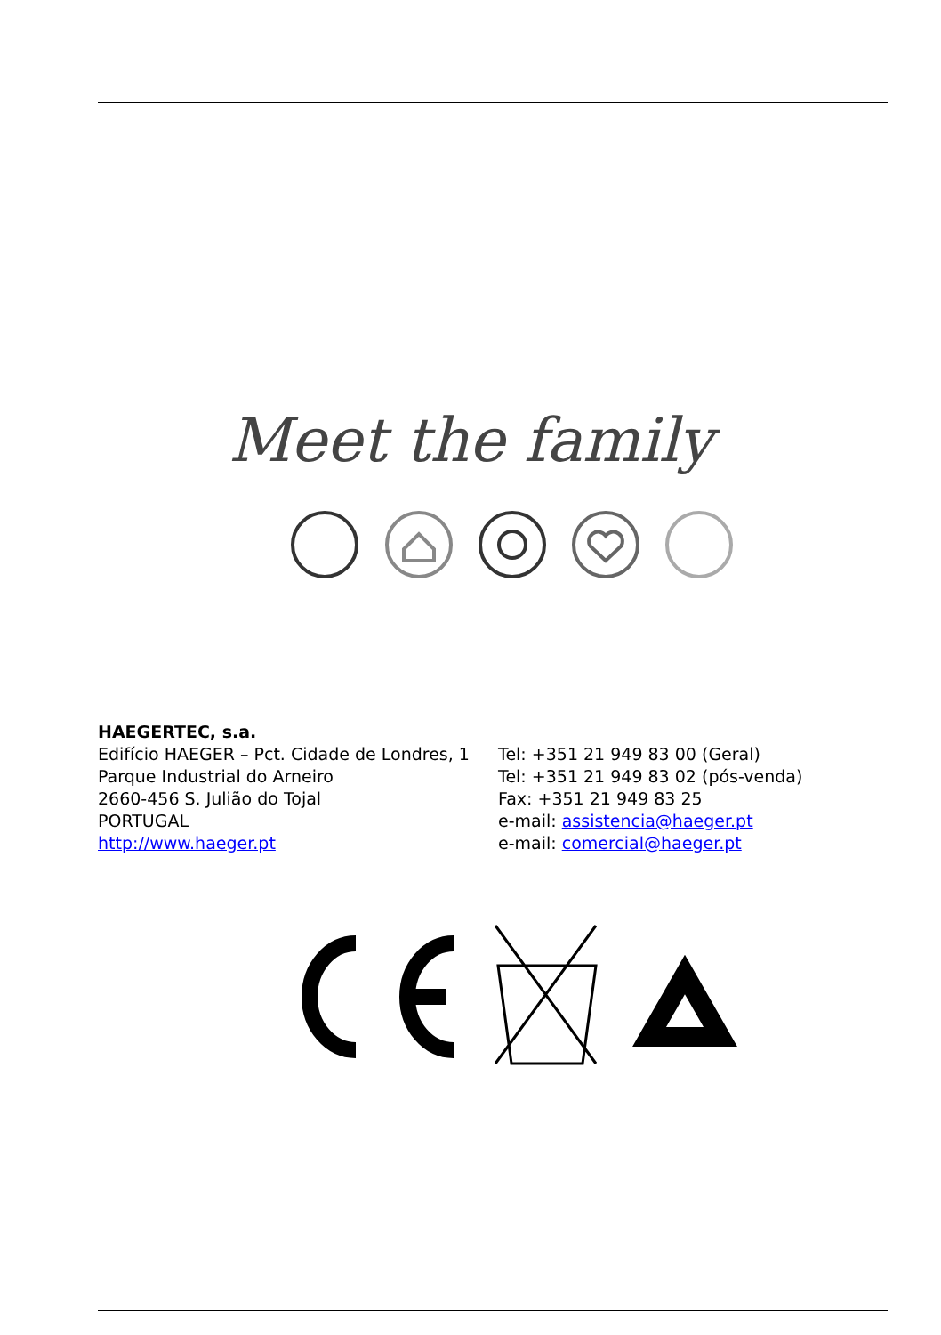Meet the family
HAEGERTEC, s.a.
Edifício HAEGER – Pct. Cidade de Londres, 1
Parque Industrial do Arneiro
2660-456 S. Julião do Tojal
PORTUGAL
http://www.haeger.pt
Tel: +351 21 949 83 00 (Geral)
Tel: +351 21 949 83 02 (pós-venda)
Fax: +351 21 949 83 25
e-mail: assistencia@haeger.pt
e-mail: comercial@haeger.pt